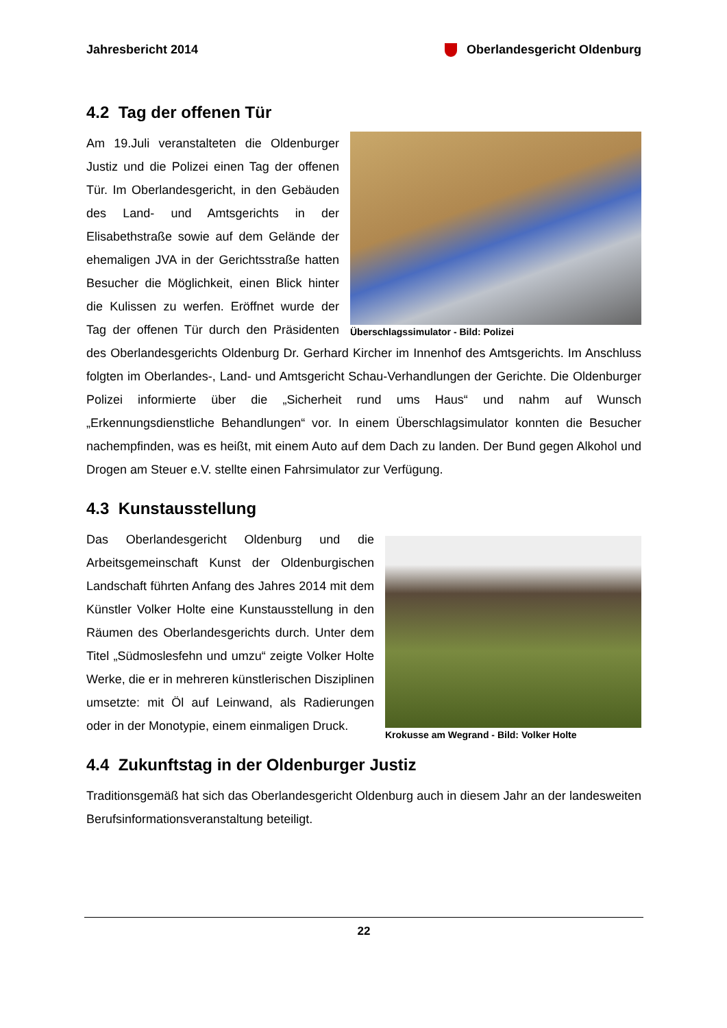Jahresbericht 2014 Oberlandesgericht Oldenburg
4.2 Tag der offenen Tür
Überschlagssimulator - Bild: Polizei
Am 19.Juli veranstalteten die Oldenburger Justiz und die Polizei einen Tag der offenen Tür. Im Oberlandesgericht, in den Gebäuden des Land- und Amtsgerichts in der Elisabethstraße sowie auf dem Gelände der ehemaligen JVA in der Gerichtsstraße hatten Besucher die Möglichkeit, einen Blick hinter die Kulissen zu werfen. Eröffnet wurde der Tag der offenen Tür durch den Präsidenten des Oberlandesgerichts Oldenburg Dr. Gerhard Kircher im Innenhof des Amtsgerichts. Im Anschluss folgten im Oberlandes-, Land- und Amtsgericht Schau-Verhandlungen der Gerichte. Die Oldenburger Polizei informierte über die „Sicherheit rund ums Haus“ und nahm auf Wunsch „Erkennungsdienstliche Behandlungen“ vor. In einem Überschlagsimulator konnten die Besucher nachempfinden, was es heißt, mit einem Auto auf dem Dach zu landen. Der Bund gegen Alkohol und Drogen am Steuer e.V. stellte einen Fahrsimulator zur Verfügung.
4.3 Kunstausstellung
Krokusse am Wegrand - Bild: Volker Holte
Das Oberlandesgericht Oldenburg und die Arbeitsgemeinschaft Kunst der Oldenburgischen Landschaft führten Anfang des Jahres 2014 mit dem Künstler Volker Holte eine Kunstausstellung in den Räumen des Oberlandesgerichts durch. Unter dem Titel „Südmoslesfehn und umzu“ zeigte Volker Holte Werke, die er in mehreren künstlerischen Disziplinen umsetzte: mit Öl auf Leinwand, als Radierungen oder in der Monotypie, einem einmaligen Druck.
4.4 Zukunftstag in der Oldenburger Justiz
Traditionsgemäß hat sich das Oberlandesgericht Oldenburg auch in diesem Jahr an der landesweiten Berufsinformationsveranstaltung beteiligt.
22